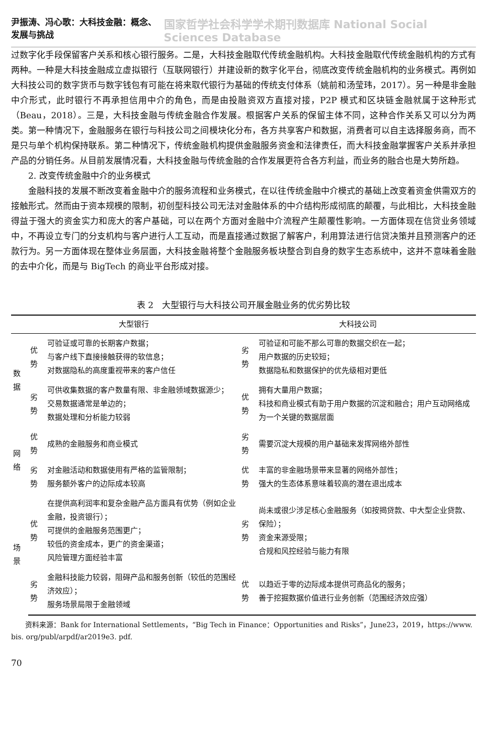尹振涛、冯心歌：大科技金融：概念、发展与挑战 国家哲学社会科学学术期刊数据库 National Social Sciences Database
过数字化手段保留客户关系和核心银行服务。二是，大科技金融取代传统金融机构。大科技金融取代传统金融机构的方式有两种。一种是大科技金融成立虚拟银行（互联网银行）并建设新的数字化平台，彻底改变传统金融机构的业务模式。再例如大科技公司的数字货币与数字钱包有可能在将来取代银行为基础的传统支付体系（姚前和汤莹玮，2017）。另一种是非金融中介形式，此时银行不再承担信用中介的角色，而是由投融资双方直接对接，P2P 模式和区块链金融就属于这种形式（Beau，2018）。三是，大科技金融与传统金融合作发展。根据客户关系的保留主体不同，这种合作关系又可以分为两类。第一种情况下，金融服务在银行与科技公司之间模块化分布，各方共享客户和数据，消费者可以自主选择服务商，而不是只与单个机构保持联系。第二种情况下，传统金融机构提供金融服务资金和法律责任，而大科技金融掌握客户关系并承担产品的分销任务。从目前发展情况看，大科技金融与传统金融的合作发展更符合各方利益，而业务的融合也是大势所趋。
2. 改变传统金融中介的业务模式
金融科技的发展不断改变着金融中介的服务流程和业务模式，在以往传统金融中介模式的基础上改变着资金供需双方的接触形式。然而由于资本规模的限制，初创型科技公司无法对金融体系的中介结构形成彻底的颠覆，与此相比，大科技金融得益于强大的资金实力和庞大的客户基础，可以在两个方面对金融中介流程产生颠覆性影响。一方面体现在信贷业务领域中，不再设立专门的分支机构与客户进行人工互动，而是直接通过数据了解客户，利用算法进行信贷决策并且预测客户的还款行为。另一方面体现在整体业务层面，大科技金融将整个金融服务板块整合到自身的数字生态系统中，这并不意味着金融的去中介化，而是与 BigTech 的商业平台形成对接。
表 2　大型银行与大科技公司开展金融业务的优劣势比较
| | 大型银行 | | 大科技公司 | |
| --- | --- | --- | --- | --- |
| 数据 | 优势 | 可验证或可靠的长期客户数据； 与客户线下直接接触获得的软信息； 对数据隐私的高度重视带来的客户信任 | 劣势 | 可验证和可能不那么可靠的数据交织在一起； 用户数据的历史较短； 数据隐私和数据保护的优先级相对更低 |
| | 劣势 | 可供收集数据的客户数量有限、非金融领域数据源少； 交易数据通常是单边的； 数据处理和分析能力较弱 | 优势 | 拥有大量用户数据； 科技和商业模式有助于用户数据的沉淀和融合；用户互动网络成为一个关键的数据层面 |
| 网络 | 优势 | 成熟的金融服务和商业模式 | 劣势 | 需要沉淀大规模的用户基础来发挥网络外部性 |
| | 劣势 | 对金融活动和数据使用有严格的监管限制； 服务额外客户的边际成本较高 | 优势 | 丰富的非金融场景带来显著的网络外部性； 强大的生态体系意味着较高的潜在退出成本 |
| 场景 | 优势 | 在提供高利润率和复杂金融产品方面具有优势（例如企业金融，投资银行）； 可提供的金融服务范围更广； 较低的资金成本，更广的资金渠道； 风险管理方面经验丰富 | 劣势 | 尚未或很少涉足核心金融服务（如按揭贷款、中大型企业贷款、保险）； 资金来源受限； 合规和风控经验与能力有限 |
| | 劣势 | 金融科技能力较弱，阻碍产品和服务创新（较低的范围经济效应）； 服务场景局限于金融领域 | 优势 | 以趋近于零的边际成本提供可商品化的服务； 善于挖掘数据价值进行业务创新（范围经济效应强） |
　　资料来源：Bank for International Settlements，“Big Tech in Finance：Opportunities and Risks”，June23，2019，https://www. bis. org/publ/arpdf/ar2019e3. pdf.
70